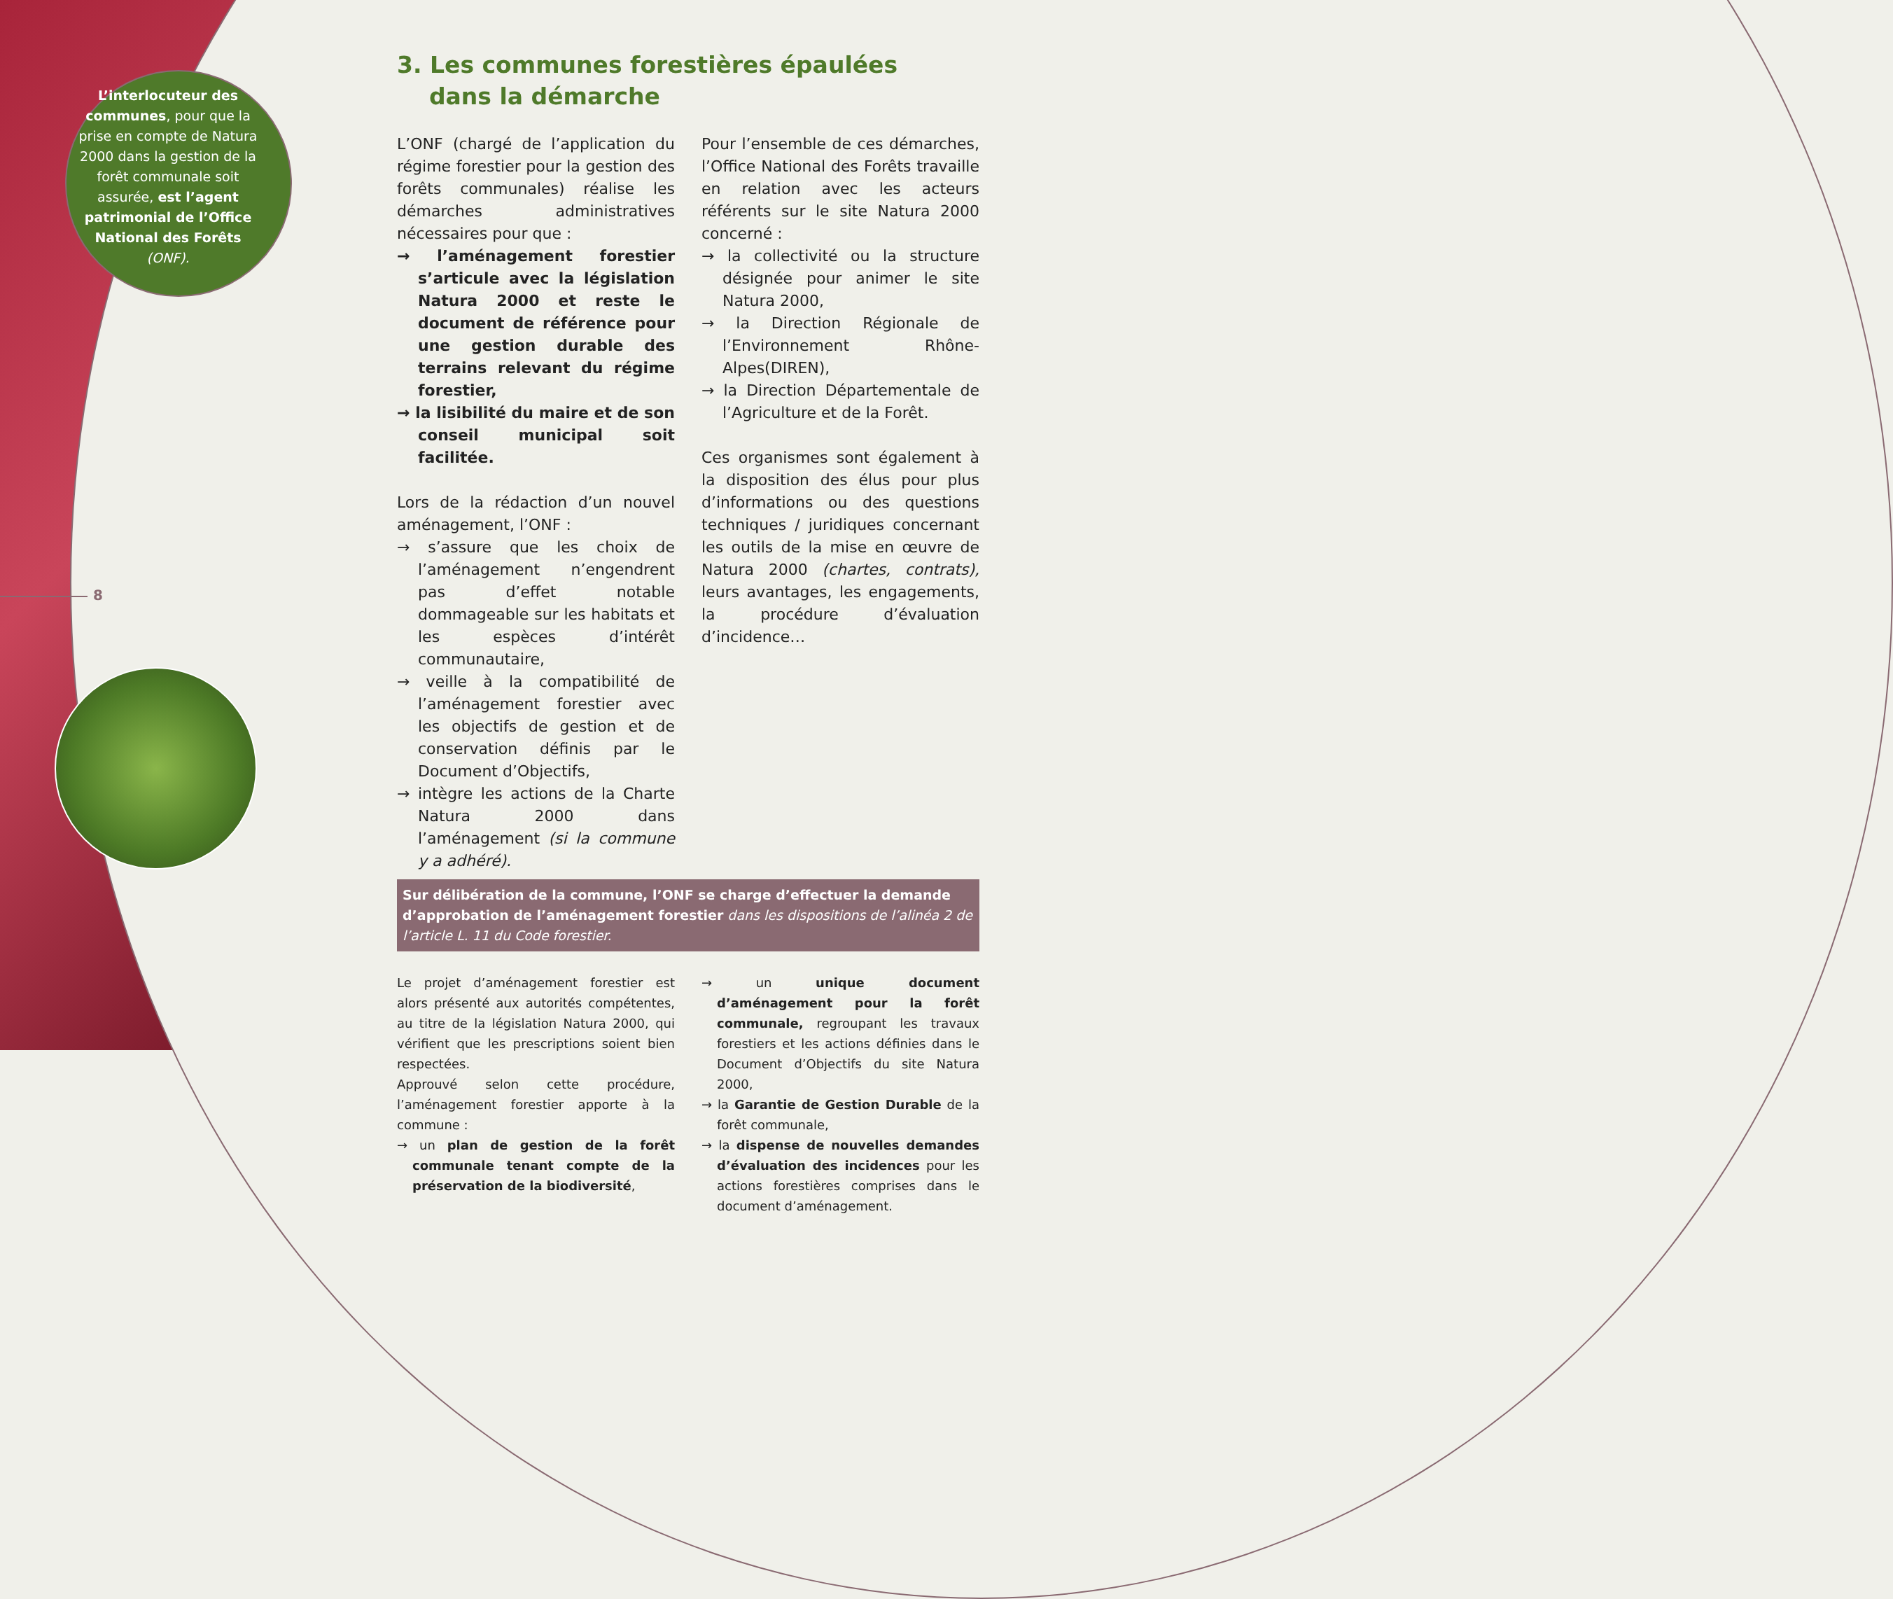L’interlocuteur des communes, pour que la prise en compte de Natura 2000 dans la gestion de la forêt communale soit assurée, est l’agent patrimonial de l’Office National des Forêts (ONF).
8
3. Les communes forestières épaulées
dans la démarche
L’ONF (chargé de l’application du régime forestier pour la gestion des forêts communales) réalise les démarches administratives nécessaires pour que :
→ l’aménagement forestier s’articule avec la législation Natura 2000 et reste le document de référence pour une gestion durable des terrains relevant du régime forestier,
→ la lisibilité du maire et de son conseil municipal soit facilitée.
Lors de la rédaction d’un nouvel aménagement, l’ONF :
→ s’assure que les choix de l’aménagement n’engendrent pas d’effet notable dommageable sur les habitats et les espèces d’intérêt communautaire,
→ veille à la compatibilité de l’aménagement forestier avec les objectifs de gestion et de conservation définis par le Document d’Objectifs,
→ intègre les actions de la Charte Natura 2000 dans l’aménagement (si la commune y a adhéré).
Pour l’ensemble de ces démarches, l’Office National des Forêts travaille en relation avec les acteurs référents sur le site Natura 2000 concerné :
→ la collectivité ou la structure désignée pour animer le site Natura 2000,
→ la Direction Régionale de l’Environnement Rhône-Alpes(DIREN),
→ la Direction Départementale de l’Agriculture et de la Forêt.
Ces organismes sont également à la disposition des élus pour plus d’informations ou des questions techniques / juridiques concernant les outils de la mise en œuvre de Natura 2000 (chartes, contrats), leurs avantages, les engagements, la procédure d’évaluation d’incidence…
Sur délibération de la commune, l’ONF se charge d’effectuer la demande d’approbation de l’aménagement forestier dans les dispositions de l’alinéa 2 de l’article L. 11 du Code forestier.
Le projet d’aménagement forestier est alors présenté aux autorités compétentes, au titre de la législation Natura 2000, qui vérifient que les prescriptions soient bien respectées.
Approuvé selon cette procédure, l’aménagement forestier apporte à la commune :
→ un plan de gestion de la forêt communale tenant compte de la préservation de la biodiversité,
→ un unique document d’aménagement pour la forêt communale, regroupant les travaux forestiers et les actions définies dans le Document d’Objectifs du site Natura 2000,
→ la Garantie de Gestion Durable de la forêt communale,
→ la dispense de nouvelles demandes d’évaluation des incidences pour les actions forestières comprises dans le document d’aménagement.